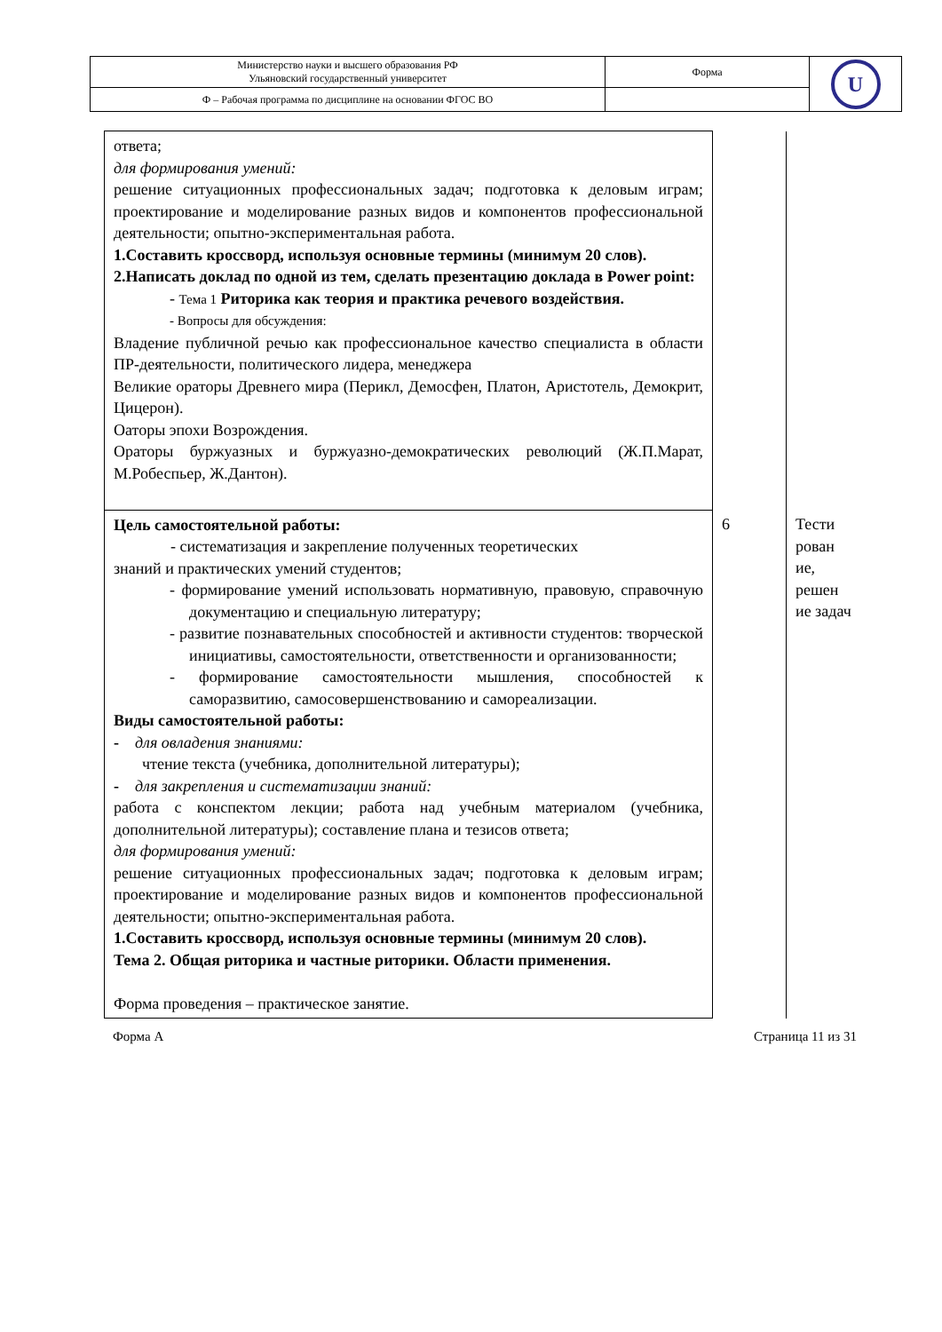| Министерство науки и высшего образования РФ Ульяновский государственный университет | Форма | U |
| Ф – Рабочая программа по дисциплине на основании ФГОС ВО | | |
| ответа; для формирования умений: решение ситуационных профессиональных задач; подготовка к деловым играм; проектирование и моделирование разных видов и компонентов профессиональной деятельности; опытно-экспериментальная работа. 1.Составить кроссворд, используя основные термины (минимум 20 слов). 2.Написать доклад по одной из тем, сделать презентацию доклада в Power point: - Тема 1 Риторика как теория и практика речевого воздействия. - Вопросы для обсуждения: Владение публичной речью как профессиональное качество специалиста в области ПР-деятельности, политического лидера, менеджера Великие ораторы Древнего мира (Перикл, Демосфен, Платон, Аристотель, Демокрит, Цицерон). Оаторы эпохи Возрождения. Ораторы буржуазных и буржуазно-демократических революций (Ж.П.Марат, М.Робеспьер, Ж.Дантон). | | |
| Цель самостоятельной работы: - систематизация и закрепление полученных теоретических знаний и практических умений студентов; - формирование умений использовать нормативную, правовую, справочную документацию и специальную литературу; - развитие познавательных способностей и активности студентов: творческой инициативы, самостоятельности, ответственности и организованности; - формирование самостоятельности мышления, способностей к саморазвитию, самосовершенствованию и самореализации. Виды самостоятельной работы: - для овладения знаниями: чтение текста (учебника, дополнительной литературы); - для закрепления и систематизации знаний: работа с конспектом лекции; работа над учебным материалом (учебника, дополнительной литературы); составление плана и тезисов ответа; для формирования умений: решение ситуационных профессиональных задач; подготовка к деловым играм; проектирование и моделирование разных видов и компонентов профессиональной деятельности; опытно-экспериментальная работа. 1.Составить кроссворд, используя основные термины (минимум 20 слов). Тема 2. Общая риторика и частные риторики. Области применения. Форма проведения – практическое занятие. | 6 | Тести рован ие, решен ие задач |
Форма А Страница 11 из 31